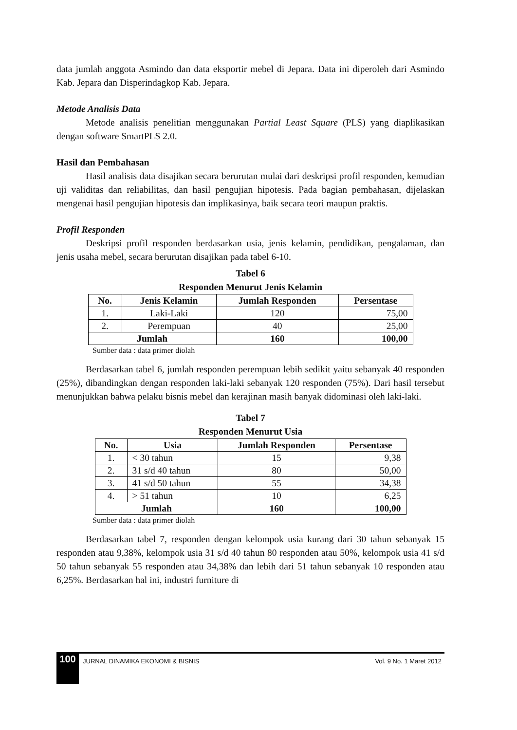data jumlah anggota Asmindo dan data eksportir mebel di Jepara. Data ini diperoleh dari Asmindo Kab. Jepara dan Disperindagkop Kab. Jepara.
Metode Analisis Data
Metode analisis penelitian menggunakan Partial Least Square (PLS) yang diaplikasikan dengan software SmartPLS 2.0.
Hasil dan Pembahasan
Hasil analisis data disajikan secara berurutan mulai dari deskripsi profil responden, kemudian uji validitas dan reliabilitas, dan hasil pengujian hipotesis. Pada bagian pembahasan, dijelaskan mengenai hasil pengujian hipotesis dan implikasinya, baik secara teori maupun praktis.
Profil Responden
Deskripsi profil responden berdasarkan usia, jenis kelamin, pendidikan, pengalaman, dan jenis usaha mebel, secara berurutan disajikan pada tabel 6-10.
Tabel 6
Responden Menurut Jenis Kelamin
| No. | Jenis Kelamin | Jumlah Responden | Persentase |
| --- | --- | --- | --- |
| 1. | Laki-Laki | 120 | 75,00 |
| 2. | Perempuan | 40 | 25,00 |
| Jumlah | | 160 | 100,00 |
Sumber data : data primer diolah
Berdasarkan tabel 6, jumlah responden perempuan lebih sedikit yaitu sebanyak 40 responden (25%), dibandingkan dengan responden laki-laki sebanyak 120 responden (75%). Dari hasil tersebut menunjukkan bahwa pelaku bisnis mebel dan kerajinan masih banyak didominasi oleh laki-laki.
Tabel 7
Responden Menurut Usia
| No. | Usia | Jumlah Responden | Persentase |
| --- | --- | --- | --- |
| 1. | < 30 tahun | 15 | 9,38 |
| 2. | 31 s/d 40 tahun | 80 | 50,00 |
| 3. | 41 s/d 50 tahun | 55 | 34,38 |
| 4. | > 51 tahun | 10 | 6,25 |
| Jumlah | | 160 | 100,00 |
Sumber data : data primer diolah
Berdasarkan tabel 7, responden dengan kelompok usia kurang dari 30 tahun sebanyak 15 responden atau 9,38%, kelompok usia 31 s/d 40 tahun 80 responden atau 50%, kelompok usia 41 s/d 50 tahun sebanyak 55 responden atau 34,38% dan lebih dari 51 tahun sebanyak 10 responden atau 6,25%. Berdasarkan hal ini, industri furniture di
100 JURNAL DINAMIKA EKONOMI & BISNIS Vol. 9 No. 1 Maret 2012